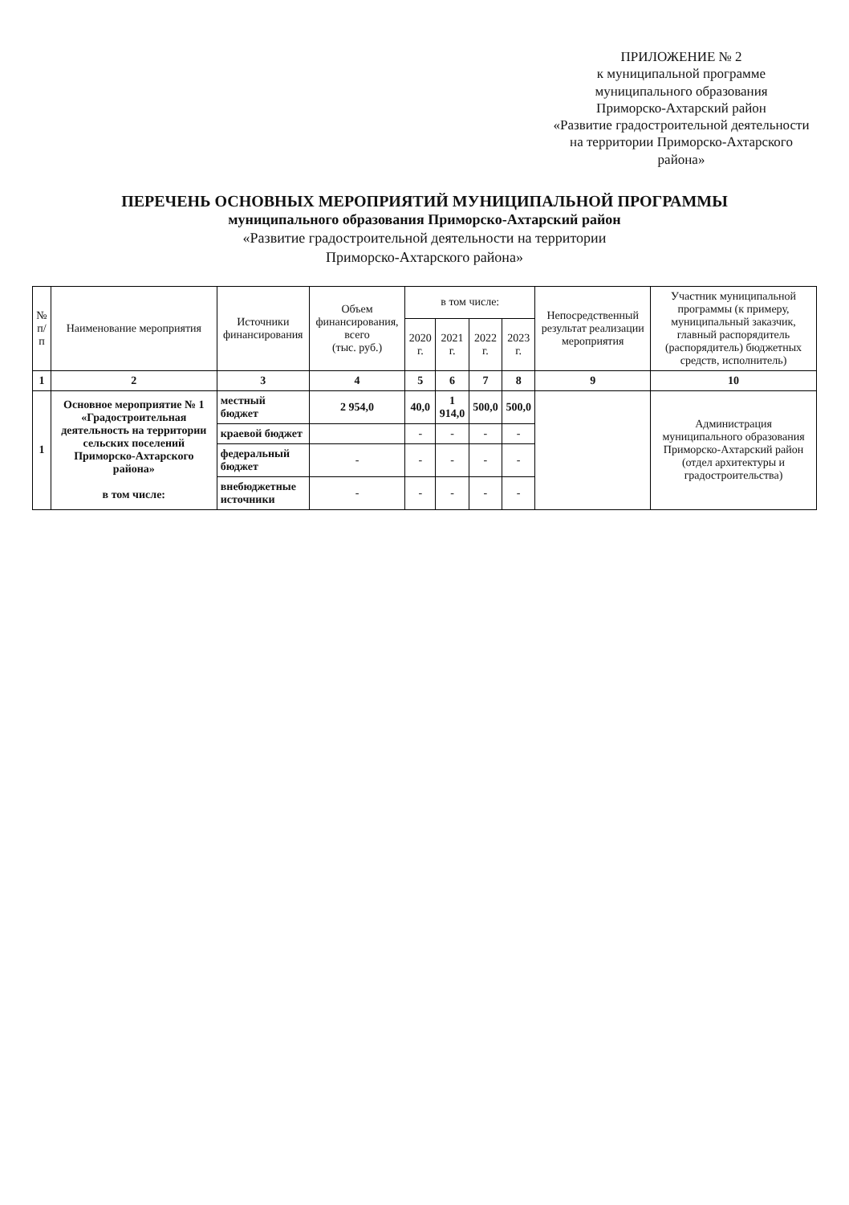ПРИЛОЖЕНИЕ № 2
к муниципальной программе
муниципального образования
Приморско-Ахтарский район
«Развитие градостроительной деятельности
на территории Приморско-Ахтарского
района»
ПЕРЕЧЕНЬ ОСНОВНЫХ МЕРОПРИЯТИЙ МУНИЦИПАЛЬНОЙ ПРОГРАММЫ
муниципального образования Приморско-Ахтарский район
«Развитие градостроительной деятельности на территории
Приморско-Ахтарского района»
| № п/п | Наименование мероприятия | Источники финансирования | Объем финансирования, всего (тыс. руб.) | в том числе: | | | | Непосредственный результат реализации мероприятия | Участник муниципальной программы (к примеру, муниципальный заказчик, главный распорядитель (распорядитель) бюджетных средств, исполнитель) |
| --- | --- | --- | --- | --- | --- | --- | --- | --- | --- |
| | | | | 2020 г. | 2021 г. | 2022 г. | 2023 г. | | |
| 1 | 2 | 3 | 4 | 5 | 6 | 7 | 8 | 9 | 10 |
| 1 | Основное мероприятие № 1 «Градостроительная деятельность на территории сельских поселений Приморско-Ахтарского района» в том числе: | местный бюджет | 2 954,0 | 40,0 | 1 914,0 | 500,0 | 500,0 | | Администрация муниципального образования Приморско-Ахтарский район (отдел архитектуры и градостроительства) |
| | | краевой бюджет | | - | - | - | - | | |
| | | федеральный бюджет | - | - | - | - | - | | |
| | | внебюджетные источники | - | - | - | - | - | | |